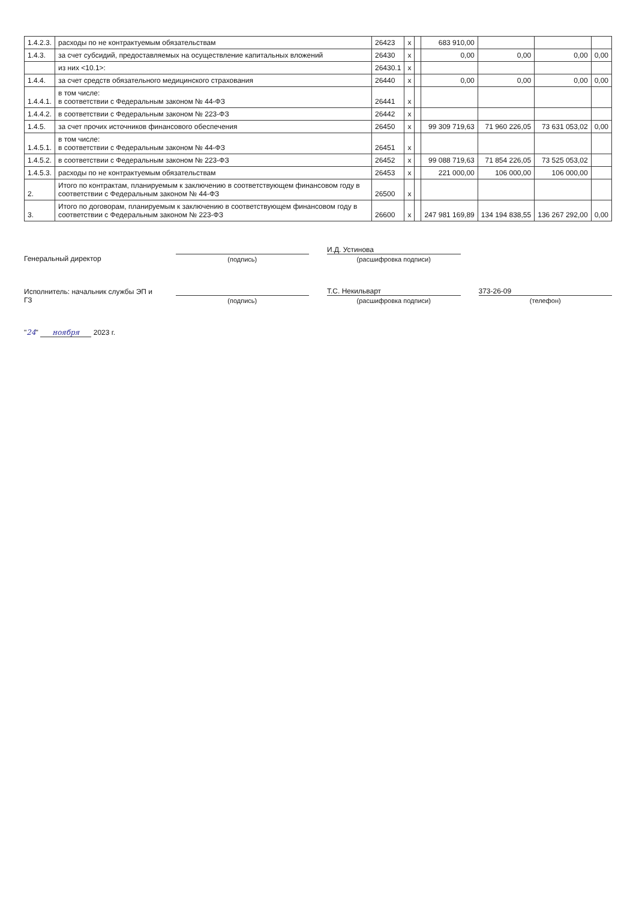| 1.4.2.3. | расходы по не контрактуемым обязательствам | 26423 | x | | 683 910,00 | | | |
| 1.4.3. | за счет субсидий, предоставляемых на осуществление капитальных вложений | 26430 | x | | 0,00 | 0,00 | 0,00 | 0,00 |
| | из них <10.1>: | 26430.1 | x | | | | | |
| 1.4.4. | за счет средств обязательного медицинского страхования | 26440 | x | | 0,00 | 0,00 | 0,00 | 0,00 |
| 1.4.4.1. | в том числе: в соответствии с Федеральным законом № 44-ФЗ | 26441 | x | | | | | |
| 1.4.4.2. | в соответствии с Федеральным законом № 223-ФЗ | 26442 | x | | | | | |
| 1.4.5. | за счет прочих источников финансового обеспечения | 26450 | x | | 99 309 719,63 | 71 960 226,05 | 73 631 053,02 | 0,00 |
| 1.4.5.1. | в том числе: в соответствии с Федеральным законом № 44-ФЗ | 26451 | x | | | | | |
| 1.4.5.2. | в соответствии с Федеральным законом № 223-ФЗ | 26452 | x | | 99 088 719,63 | 71 854 226,05 | 73 525 053,02 | |
| 1.4.5.3. | расходы по не контрактуемым обязательствам | 26453 | x | | 221 000,00 | 106 000,00 | 106 000,00 | |
| 2. | Итого по контрактам, планируемым к заключению в соответствующем финансовом году в соответствии с Федеральным законом № 44-ФЗ | 26500 | x | | | | | |
| 3. | Итого по договорам, планируемым к заключению в соответствующем финансовом году в соответствии с Федеральным законом № 223-ФЗ | 26600 | x | | 247 981 169,89 | 134 194 838,55 | 136 267 292,00 | 0,00 |
Генеральный директор
(подпись)
И.Д. Устинова
(расшифровка подписи)
Исполнитель: начальник службы ЭП и ГЗ
(подпись)
Т.С. Некильварт
(расшифровка подписи)
373-26-09
(телефон)
"24" ноября 2023 г.